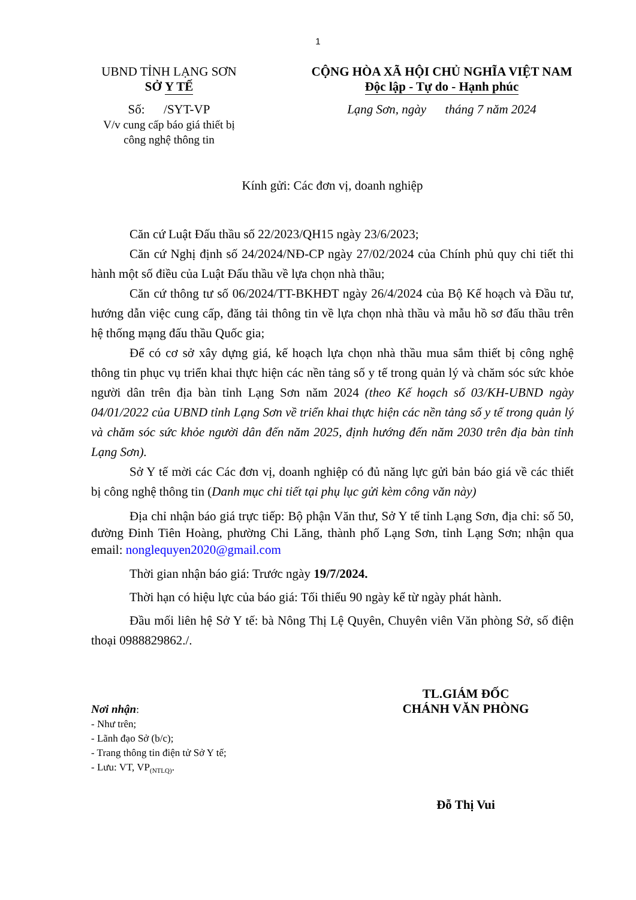1
UBND TỈNH LẠNG SƠN
SỞ Y TẾ
Số: /SYT-VP
V/v cung cấp báo giá thiết bị
công nghệ thông tin
CỘNG HÒA XÃ HỘI CHỦ NGHĨA VIỆT NAM
Độc lập - Tự do - Hạnh phúc
Lạng Sơn, ngày tháng 7 năm 2024
Kính gửi: Các đơn vị, doanh nghiệp
Căn cứ Luật Đấu thầu số 22/2023/QH15 ngày 23/6/2023;
Căn cứ Nghị định số 24/2024/NĐ-CP ngày 27/02/2024 của Chính phủ quy chi tiết thi hành một số điều của Luật Đấu thầu về lựa chọn nhà thầu;
Căn cứ thông tư số 06/2024/TT-BKHĐT ngày 26/4/2024 của Bộ Kế hoạch và Đầu tư, hướng dẫn việc cung cấp, đăng tải thông tin về lựa chọn nhà thầu và mẫu hồ sơ đấu thầu trên hệ thống mạng đấu thầu Quốc gia;
Để có cơ sở xây dựng giá, kế hoạch lựa chọn nhà thầu mua sắm thiết bị công nghệ thông tin phục vụ triển khai thực hiện các nền tảng số y tế trong quản lý và chăm sóc sức khỏe người dân trên địa bàn tỉnh Lạng Sơn năm 2024 (theo Kế hoạch số 03/KH-UBND ngày 04/01/2022 của UBND tỉnh Lạng Sơn về triển khai thực hiện các nền tảng số y tế trong quản lý và chăm sóc sức khỏe người dân đến năm 2025, định hướng đến năm 2030 trên địa bàn tỉnh Lạng Sơn).
Sở Y tế mời các Các đơn vị, doanh nghiệp có đủ năng lực gửi bản báo giá về các thiết bị công nghệ thông tin (Danh mục chi tiết tại phụ lục gửi kèm công văn này)
Địa chỉ nhận báo giá trực tiếp: Bộ phận Văn thư, Sở Y tế tỉnh Lạng Sơn, địa chỉ: số 50, đường Đinh Tiên Hoàng, phường Chi Lăng, thành phố Lạng Sơn, tỉnh Lạng Sơn; nhận qua email: nonglequyen2020@gmail.com
Thời gian nhận báo giá: Trước ngày 19/7/2024.
Thời hạn có hiệu lực của báo giá: Tối thiểu 90 ngày kể từ ngày phát hành.
Đầu mối liên hệ Sở Y tế: bà Nông Thị Lệ Quyên, Chuyên viên Văn phòng Sở, số điện thoại 0988829862./.
Nơi nhận:
- Như trên;
- Lãnh đạo Sở (b/c);
- Trang thông tin điện tử Sở Y tế;
- Lưu: VT, VP<sub>(NTLQ)</sub>.
TL.GIÁM ĐỐC
CHÁNH VĂN PHÒNG
Đỗ Thị Vui